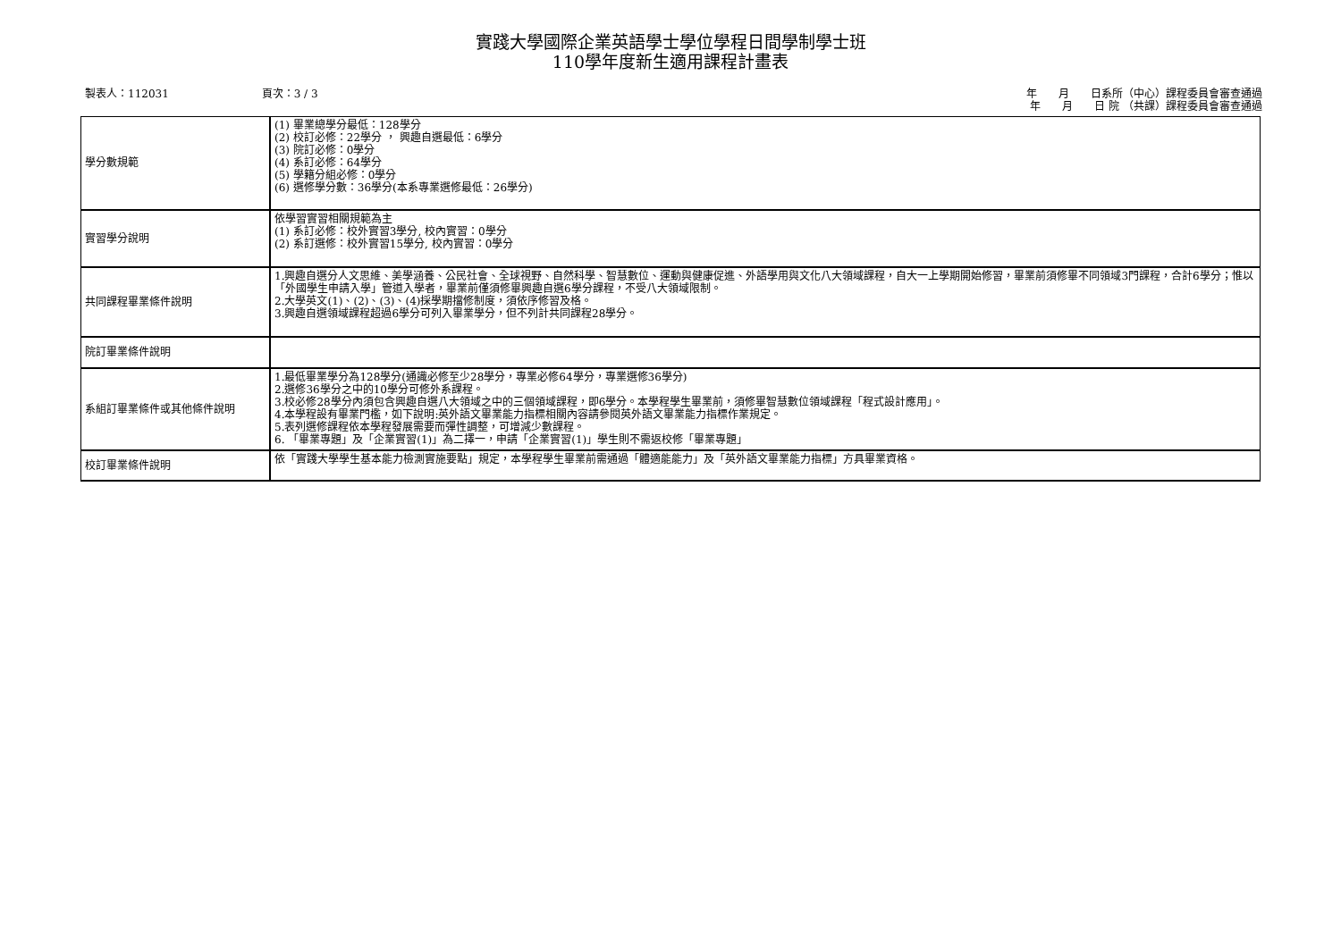實踐大學國際企業英語學士學位學程日間學制學士班
110學年度新生適用課程計畫表
製表人：112031 頁次：3 / 3 年　　月　　日系所（中心）課程委員會審查通過
年　　月　　日 院 （共課）課程委員會審查通過
| 學分數規範 | (1) 畢業總學分最低：128學分 (2) 校訂必修：22學分 ， 興趣自選最低：6學分 (3) 院訂必修：0學分 (4) 系訂必修：64學分 (5) 學籍分組必修：0學分 (6) 選修學分數：36學分(本系專業選修最低：26學分) |
| 實習學分說明 | 依學習實習相關規範為主 (1) 系訂必修：校外實習3學分, 校內實習：0學分 (2) 系訂選修：校外實習15學分, 校內實習：0學分 |
| 共同課程畢業條件說明 | 1.興趣自選分人文思維、美學涵養、公民社會、全球視野、自然科學、智慧數位、運動與健康促進、外語學用與文化八大領域課程，自大一上學期開始修習，畢業前須修畢不同領域3門課程，合計6學分；惟以「外國學生申請入學」管道入學者，畢業前僅須修畢興趣自選6學分課程，不受八大領域限制。 2.大學英文(1)、(2)、(3)、(4)採學期擋修制度，須依序修習及格。 3.興趣自選領域課程超過6學分可列入畢業學分，但不列計共同課程28學分。 |
| 院訂畢業條件說明 | |
| 系組訂畢業條件或其他條件說明 | 1.最低畢業學分為128學分(通識必修至少28學分，專業必修64學分，專業選修36學分) 2.選修36學分之中的10學分可修外系課程。 3.校必修28學分內須包含興趣自選八大領域之中的三個領域課程，即6學分。本學程學生畢業前，須修畢智慧數位領域課程「程式設計應用」。 4.本學程設有畢業門檻，如下說明:英外語文畢業能力指標相關內容請參閱英外語文畢業能力指標作業規定。 5.表列選修課程依本學程發展需要而彈性調整，可增減少數課程。 6. 「畢業專題」及「企業實習(1)」為二擇一，申請「企業實習(1)」學生則不需返校修「畢業專題」 |
| 校訂畢業條件說明 | 依「實踐大學學生基本能力檢測實施要點」規定，本學程學生畢業前需通過「體適能能力」及「英外語文畢業能力指標」方具畢業資格。 |